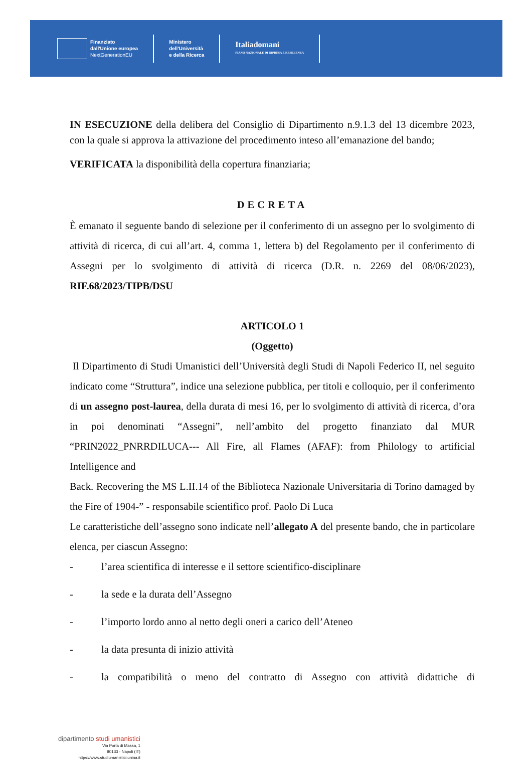Finanziato
dall'Unione europea
NextGenerationEU
Ministero
dell'Università
e della Ricerca
Italiadomani
PIANO NAZIONALE DI RIPRESA E RESILIENZA
IN ESECUZIONE della delibera del Consiglio di Dipartimento n.9.1.3 del 13 dicembre 2023, con la quale si approva la attivazione del procedimento inteso all’emanazione del bando;
VERIFICATA la disponibilità della copertura finanziaria;
DECRETA
È emanato il seguente bando di selezione per il conferimento di un assegno per lo svolgimento di attività di ricerca, di cui all’art. 4, comma 1, lettera b) del Regolamento per il conferimento di Assegni per lo svolgimento di attività di ricerca (D.R. n. 2269 del 08/06/2023), RIF.68/2023/TIPB/DSU
ARTICOLO 1
(Oggetto)
Il Dipartimento di Studi Umanistici dell’Università degli Studi di Napoli Federico II, nel seguito indicato come “Struttura”, indice una selezione pubblica, per titoli e colloquio, per il conferimento di un assegno post-laurea, della durata di mesi 16, per lo svolgimento di attività di ricerca, d’ora in poi denominati “Assegni”, nell’ambito del progetto finanziato dal MUR “PRIN2022_PNRRDILUCA--- All Fire, all Flames (AFAF): from Philology to artificial Intelligence and
Back. Recovering the MS L.II.14 of the Biblioteca Nazionale Universitaria di Torino damaged by the Fire of 1904-” - responsabile scientifico prof. Paolo Di Luca
Le caratteristiche dell’assegno sono indicate nell’allegato A del presente bando, che in particolare elenca, per ciascun Assegno:
- l’area scientifica di interesse e il settore scientifico-disciplinare
- la sede e la durata dell’Assegno
- l’importo lordo anno al netto degli oneri a carico dell’Ateneo
- la data presunta di inizio attività
- la compatibilità o meno del contratto di Assegno con attività didattiche di
dipartimento studi umanistici
Via Porta di Massa, 1
80133 - Napoli (IT)
https://www.studiumanistici.unina.it